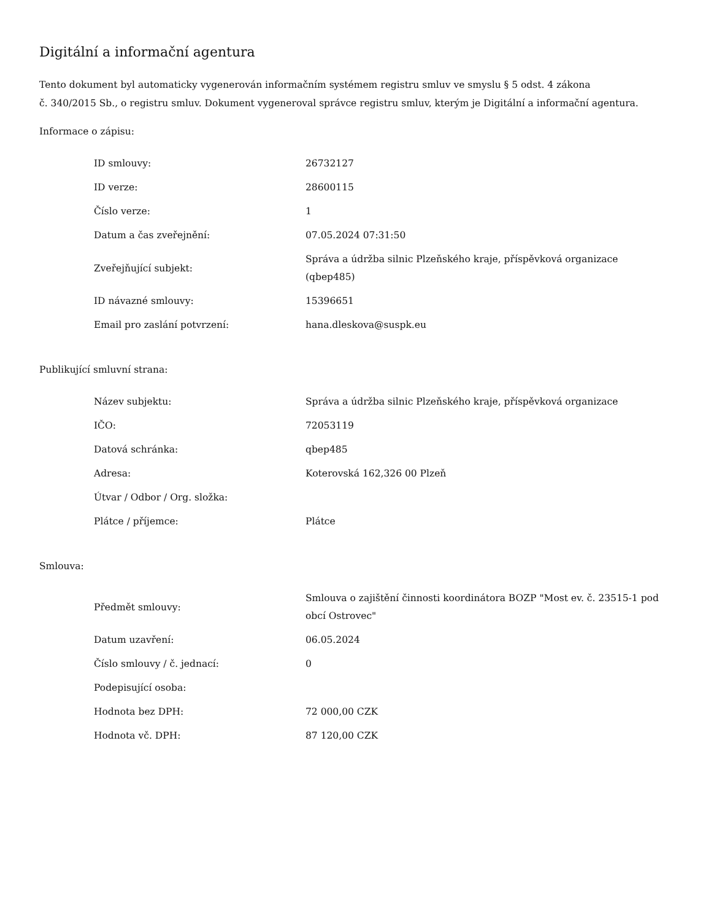Digitální a informační agentura
Tento dokument byl automaticky vygenerován informačním systémem registru smluv ve smyslu § 5 odst. 4 zákona
č. 340/2015 Sb., o registru smluv. Dokument vygeneroval správce registru smluv, kterým je Digitální a informační agentura.
Informace o zápisu:
| ID smlouvy: | 26732127 |
| ID verze: | 28600115 |
| Číslo verze: | 1 |
| Datum a čas zveřejnění: | 07.05.2024 07:31:50 |
| Zveřejňující subjekt: | Správa a údržba silnic Plzeňského kraje, příspěvková organizace (qbep485) |
| ID návazné smlouvy: | 15396651 |
| Email pro zaslání potvrzení: | hana.dleskova@suspk.eu |
Publikující smluvní strana:
| Název subjektu: | Správa a údržba silnic Plzeňského kraje, příspěvková organizace |
| IČO: | 72053119 |
| Datová schránka: | qbep485 |
| Adresa: | Koterovská 162,326 00 Plzeň |
| Útvar / Odbor / Org. složka: | |
| Plátce / příjemce: | Plátce |
Smlouva:
| Předmět smlouvy: | Smlouva o zajištění činnosti koordinátora BOZP "Most ev. č. 23515-1 pod obcí Ostrovec" |
| Datum uzavření: | 06.05.2024 |
| Číslo smlouvy / č. jednací: | 0 |
| Podepisující osoba: | |
| Hodnota bez DPH: | 72 000,00 CZK |
| Hodnota vč. DPH: | 87 120,00 CZK |